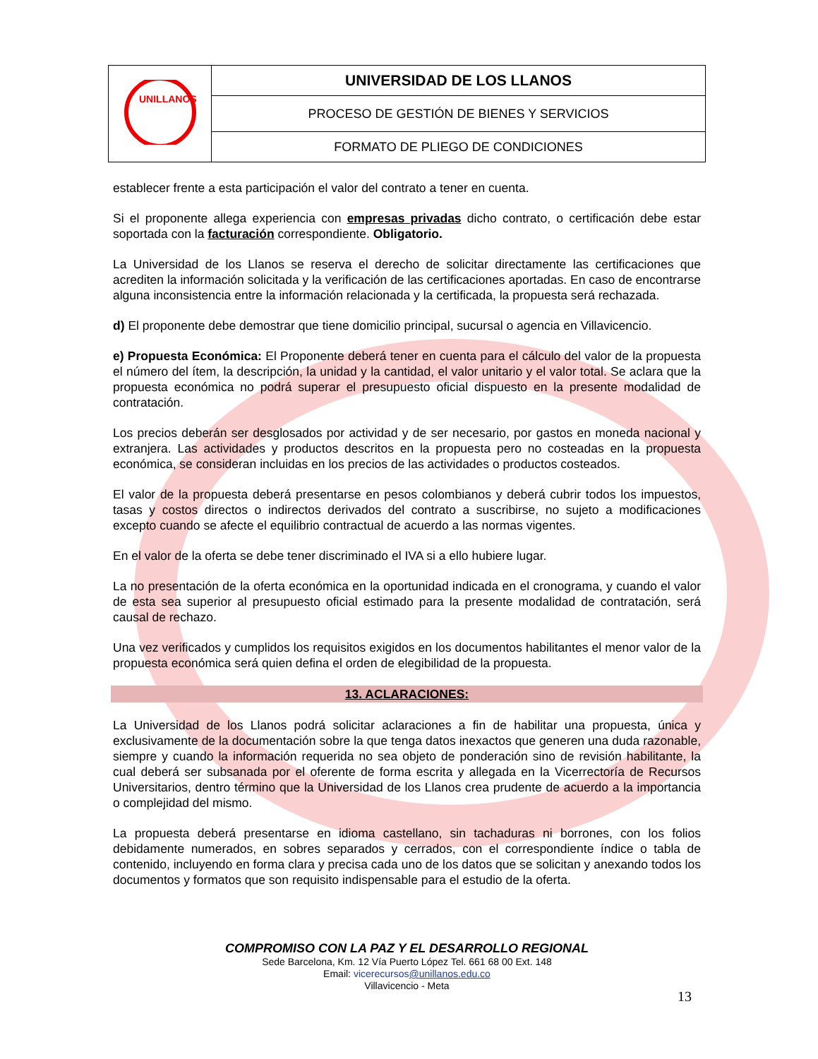| UNILLANOS | UNIVERSIDAD DE LOS LLANOS |
| | PROCESO DE GESTIÓN DE BIENES Y SERVICIOS |
| | FORMATO DE PLIEGO DE CONDICIONES |
establecer frente a esta participación el valor del contrato a tener en cuenta.
Si el proponente allega experiencia con empresas privadas dicho contrato, o certificación debe estar soportada con la facturación correspondiente. Obligatorio.
La Universidad de los Llanos se reserva el derecho de solicitar directamente las certificaciones que acrediten la información solicitada y la verificación de las certificaciones aportadas. En caso de encontrarse alguna inconsistencia entre la información relacionada y la certificada, la propuesta será rechazada.
d) El proponente debe demostrar que tiene domicilio principal, sucursal o agencia en Villavicencio.
e) Propuesta Económica: El Proponente deberá tener en cuenta para el cálculo del valor de la propuesta el número del ítem, la descripción, la unidad y la cantidad, el valor unitario y el valor total. Se aclara que la propuesta económica no podrá superar el presupuesto oficial dispuesto en la presente modalidad de contratación.
Los precios deberán ser desglosados por actividad y de ser necesario, por gastos en moneda nacional y extranjera. Las actividades y productos descritos en la propuesta pero no costeadas en la propuesta económica, se consideran incluidas en los precios de las actividades o productos costeados.
El valor de la propuesta deberá presentarse en pesos colombianos y deberá cubrir todos los impuestos, tasas y costos directos o indirectos derivados del contrato a suscribirse, no sujeto a modificaciones excepto cuando se afecte el equilibrio contractual de acuerdo a las normas vigentes.
En el valor de la oferta se debe tener discriminado el IVA si a ello hubiere lugar.
La no presentación de la oferta económica en la oportunidad indicada en el cronograma, y cuando el valor de esta sea superior al presupuesto oficial estimado para la presente modalidad de contratación, será causal de rechazo.
Una vez verificados y cumplidos los requisitos exigidos en los documentos habilitantes el menor valor de la propuesta económica será quien defina el orden de elegibilidad de la propuesta.
13. ACLARACIONES:
La Universidad de los Llanos podrá solicitar aclaraciones a fin de habilitar una propuesta, única y exclusivamente de la documentación sobre la que tenga datos inexactos que generen una duda razonable, siempre y cuando la información requerida no sea objeto de ponderación sino de revisión habilitante, la cual deberá ser subsanada por el oferente de forma escrita y allegada en la Vicerrectoría de Recursos Universitarios, dentro término que la Universidad de los Llanos crea prudente de acuerdo a la importancia o complejidad del mismo.
La propuesta deberá presentarse en idioma castellano, sin tachaduras ni borrones, con los folios debidamente numerados, en sobres separados y cerrados, con el correspondiente índice o tabla de contenido, incluyendo en forma clara y precisa cada uno de los datos que se solicitan y anexando todos los documentos y formatos que son requisito indispensable para el estudio de la oferta.
COMPROMISO CON LA PAZ Y EL DESARROLLO REGIONAL
Sede Barcelona, Km. 12 Vía Puerto López Tel. 661 68 00 Ext. 148
Email: vicerecursos@unillanos.edu.co
Villavicencio - Meta
13